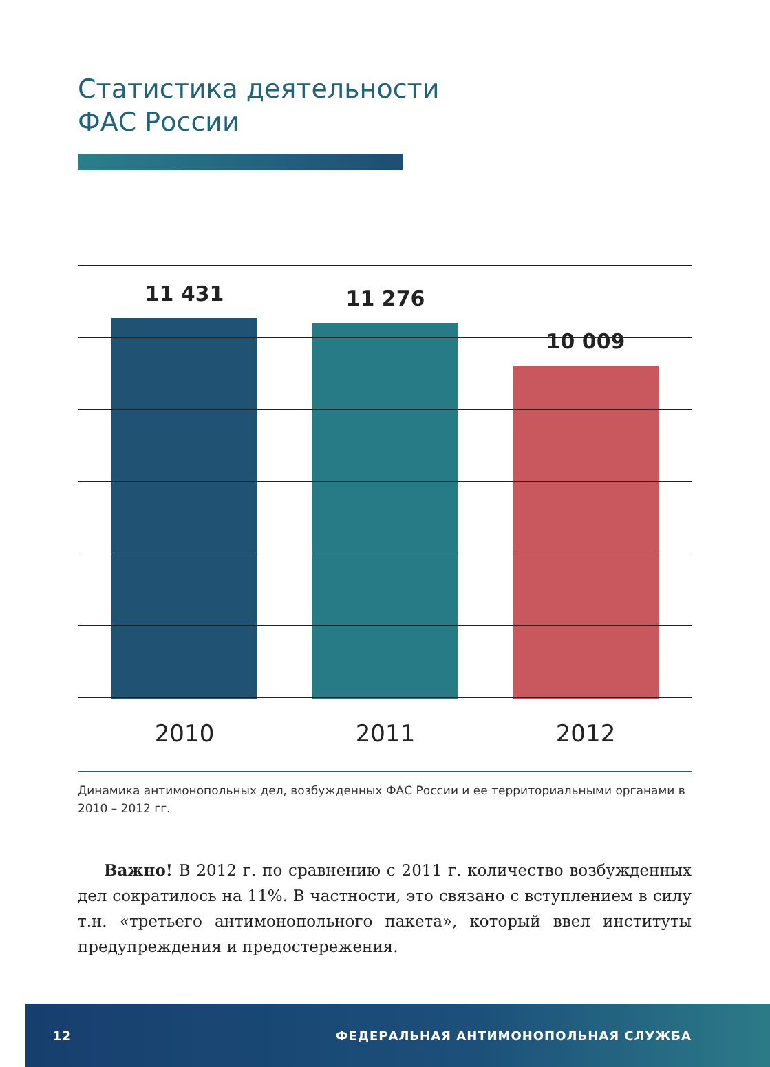Статистика деятельности
ФАС России
11 431 11 276
10 009
2010 2011 2012
Динамика антимонопольных дел, возбужденных ФАС России и ее территориальными органами в 2010 – 2012 гг.
Важно! В 2012 г. по сравнению с 2011 г. количество возбужденных дел сократилось на 11%. В частности, это связано с вступлением в силу т.н. «третьего антимонопольного пакета», который ввел институты предупреждения и предостережения.
12 ФЕДЕРАЛЬНАЯ АНТИМОНОПОЛЬНАЯ СЛУЖБА